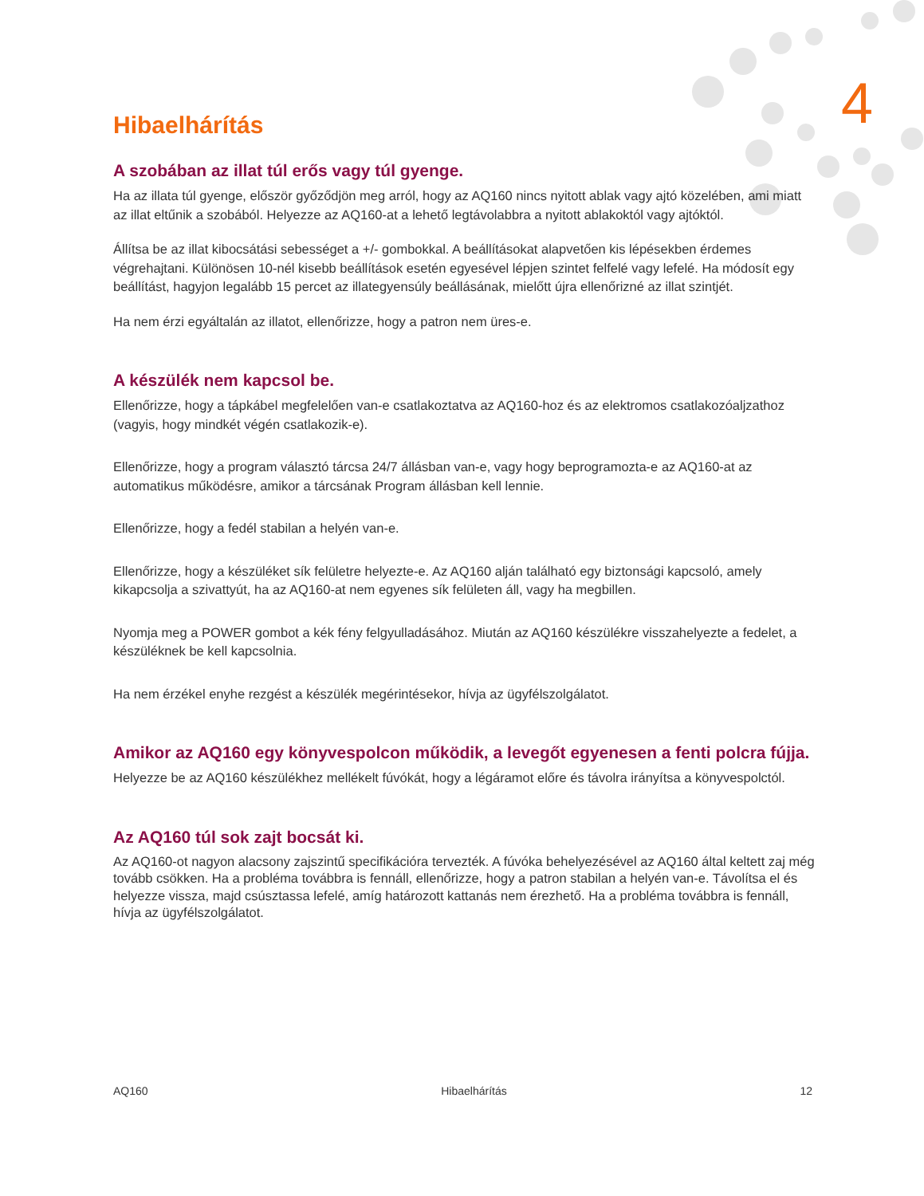4
Hibaelhárítás
A szobában az illat túl erős vagy túl gyenge.
Ha az illata túl gyenge, először győződjön meg arról, hogy az AQ160 nincs nyitott ablak vagy ajtó közelében, ami miatt az illat eltűnik a szobából. Helyezze az AQ160-at a lehető legtávolabbra a nyitott ablakoktól vagy ajtóktól.
Állítsa be az illat kibocsátási sebességet a +/- gombokkal. A beállításokat alapvetően kis lépésekben érdemes végrehajtani. Különösen 10-nél kisebb beállítások esetén egyesével lépjen szintet felfelé vagy lefelé. Ha módosít egy beállítást, hagyjon legalább 15 percet az illategyensúly beállásának, mielőtt újra ellenőrizné az illat szintjét.
Ha nem érzi egyáltalán az illatot, ellenőrizze, hogy a patron nem üres-e.
A készülék nem kapcsol be.
Ellenőrizze, hogy a tápkábel megfelelően van-e csatlakoztatva az AQ160-hoz és az elektromos csatlakozóaljzathoz (vagyis, hogy mindkét végén csatlakozik-e).
Ellenőrizze, hogy a program választó tárcsa 24/7 állásban van-e, vagy hogy beprogramozta-e az AQ160-at az automatikus működésre, amikor a tárcsának Program állásban kell lennie.
Ellenőrizze, hogy a fedél stabilan a helyén van-e.
Ellenőrizze, hogy a készüléket sík felületre helyezte-e. Az AQ160 alján található egy biztonsági kapcsoló, amely kikapcsolja a szivattyút, ha az AQ160-at nem egyenes sík felületen áll, vagy ha megbillen.
Nyomja meg a POWER gombot a kék fény felgyulladásához. Miután az AQ160 készülékre visszahelyezte a fedelet, a készüléknek be kell kapcsolnia.
Ha nem érzékel enyhe rezgést a készülék megérintésekor, hívja az ügyfélszolgálatot.
Amikor az AQ160 egy könyvespolcon működik, a levegőt egyenesen a fenti polcra fújja.
Helyezze be az AQ160 készülékhez mellékelt fúvókát, hogy a légáramot előre és távolra irányítsa a könyvespolctól.
Az AQ160 túl sok zajt bocsát ki.
Az AQ160-ot nagyon alacsony zajszintű specifikációra tervezték. A fúvóka behelyezésével az AQ160 által keltett zaj még tovább csökken. Ha a probléma továbbra is fennáll, ellenőrizze, hogy a patron stabilan a helyén van-e. Távolítsa el és helyezze vissza, majd csúsztassa lefelé, amíg határozott kattanás nem érezhető. Ha a probléma továbbra is fennáll, hívja az ügyfélszolgálatot.
AQ160 Hibaelhárítás 12